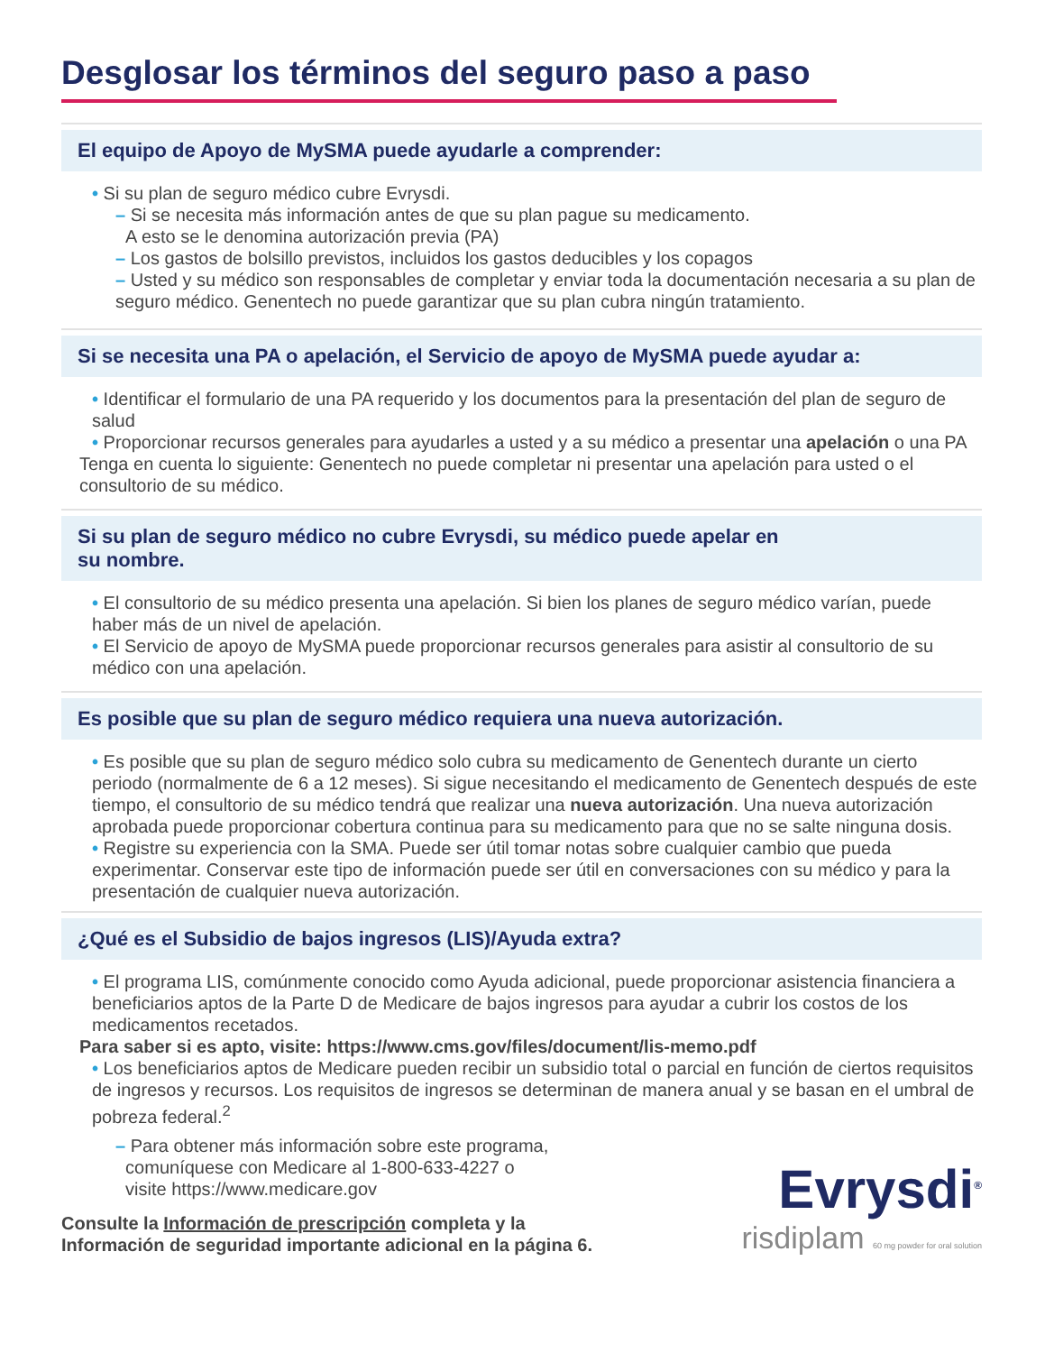Desglosar los términos del seguro paso a paso
El equipo de Apoyo de MySMA puede ayudarle a comprender:
• Si su plan de seguro médico cubre Evrysdi.
– Si se necesita más información antes de que su plan pague su medicamento.
A esto se le denomina autorización previa (PA)
– Los gastos de bolsillo previstos, incluidos los gastos deducibles y los copagos
– Usted y su médico son responsables de completar y enviar toda la documentación necesaria a su plan de seguro médico. Genentech no puede garantizar que su plan cubra ningún tratamiento.
Si se necesita una PA o apelación, el Servicio de apoyo de MySMA puede ayudar a:
• Identificar el formulario de una PA requerido y los documentos para la presentación del plan de seguro de salud
• Proporcionar recursos generales para ayudarles a usted y a su médico a presentar una apelación o una PA
Tenga en cuenta lo siguiente: Genentech no puede completar ni presentar una apelación para usted o el consultorio de su médico.
Si su plan de seguro médico no cubre Evrysdi, su médico puede apelar en
su nombre.
• El consultorio de su médico presenta una apelación. Si bien los planes de seguro médico varían, puede haber más de un nivel de apelación.
• El Servicio de apoyo de MySMA puede proporcionar recursos generales para asistir al consultorio de su médico con una apelación.
Es posible que su plan de seguro médico requiera una nueva autorización.
• Es posible que su plan de seguro médico solo cubra su medicamento de Genentech durante un cierto periodo (normalmente de 6 a 12 meses). Si sigue necesitando el medicamento de Genentech después de este tiempo, el consultorio de su médico tendrá que realizar una nueva autorización. Una nueva autorización aprobada puede proporcionar cobertura continua para su medicamento para que no se salte ninguna dosis.
• Registre su experiencia con la SMA. Puede ser útil tomar notas sobre cualquier cambio que pueda experimentar. Conservar este tipo de información puede ser útil en conversaciones con su médico y para la presentación de cualquier nueva autorización.
¿Qué es el Subsidio de bajos ingresos (LIS)/Ayuda extra?
• El programa LIS, comúnmente conocido como Ayuda adicional, puede proporcionar asistencia financiera a beneficiarios aptos de la Parte D de Medicare de bajos ingresos para ayudar a cubrir los costos de los medicamentos recetados.
Para saber si es apto, visite: https://www.cms.gov/files/document/lis-memo.pdf
• Los beneficiarios aptos de Medicare pueden recibir un subsidio total o parcial en función de ciertos requisitos de ingresos y recursos. Los requisitos de ingresos se determinan de manera anual y se basan en el umbral de pobreza federal.<sup>2</sup>
– Para obtener más información sobre este programa,
comuníquese con Medicare al 1-800-633-4227 o
visite https://www.medicare.gov
Consulte la Información de prescripción completa y la
Información de seguridad importante adicional en la página 6.
Evrysdi<sup>®</sup>
risdiplam 60 mg powder for oral solution